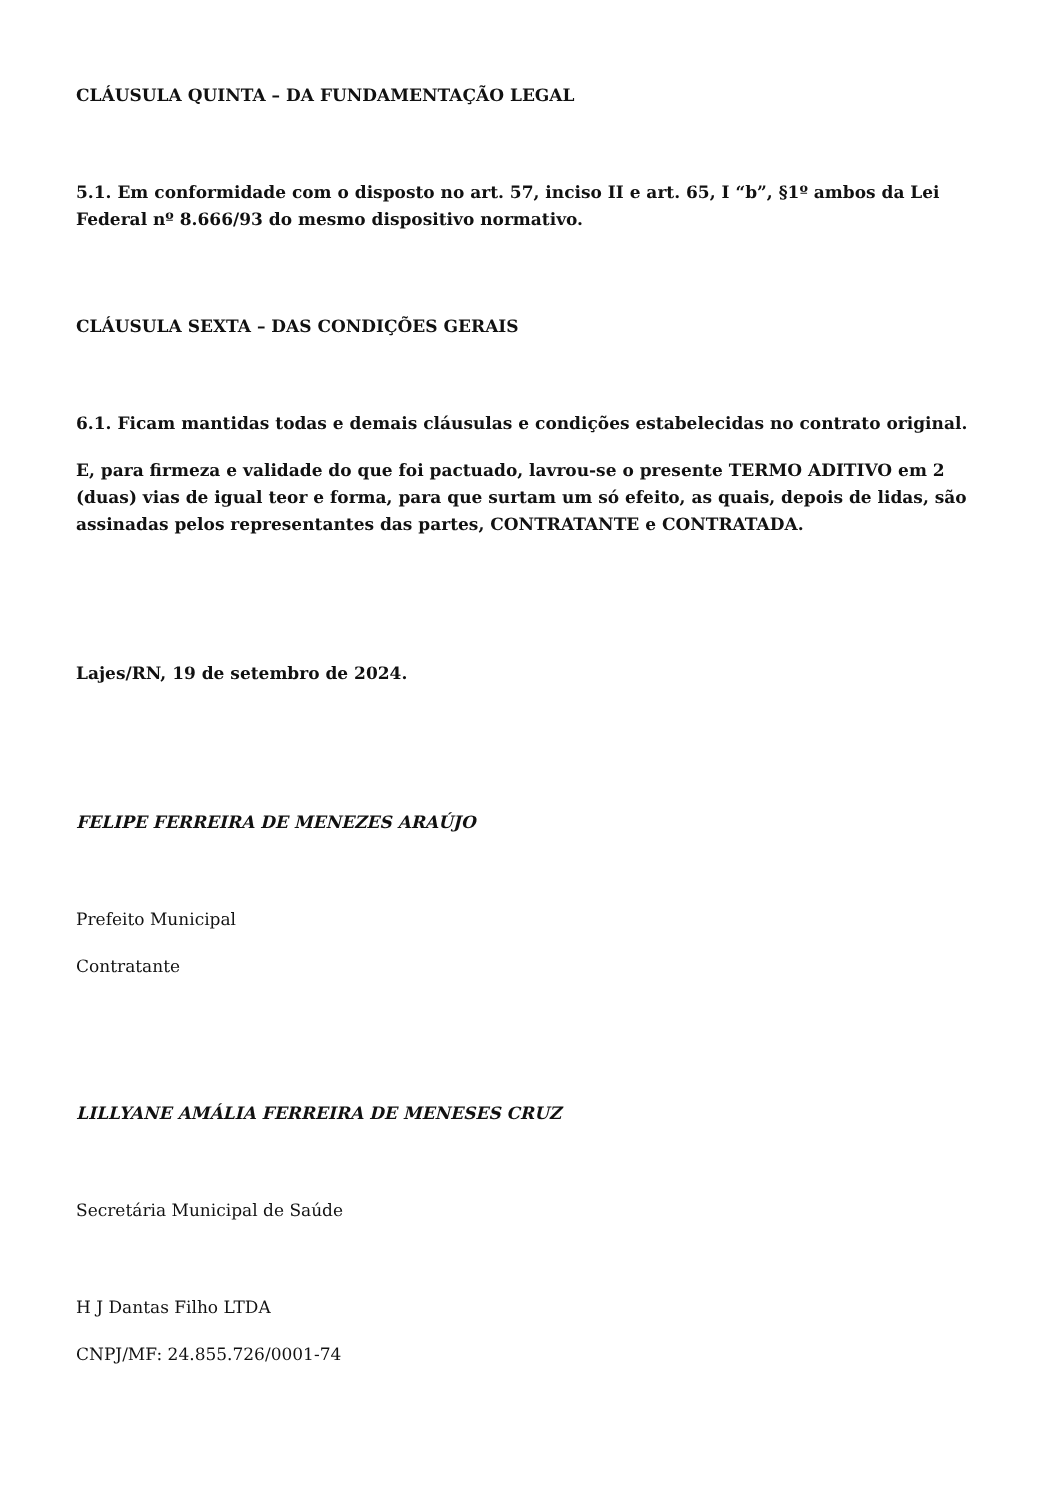CLÁUSULA QUINTA – DA FUNDAMENTAÇÃO LEGAL
5.1. Em conformidade com o disposto no art. 57, inciso II e art. 65, I “b”, §1º ambos da Lei Federal nº 8.666/93 do mesmo dispositivo normativo.
CLÁUSULA SEXTA – DAS CONDIÇÕES GERAIS
6.1. Ficam mantidas todas e demais cláusulas e condições estabelecidas no contrato original.
E, para firmeza e validade do que foi pactuado, lavrou-se o presente TERMO ADITIVO em 2 (duas) vias de igual teor e forma, para que surtam um só efeito, as quais, depois de lidas, são assinadas pelos representantes das partes, CONTRATANTE e CONTRATADA.
Lajes/RN, 19 de setembro de 2024.
FELIPE FERREIRA DE MENEZES ARAÚJO
Prefeito Municipal
Contratante
LILLYANE AMÁLIA FERREIRA DE MENESES CRUZ
Secretária Municipal de Saúde
H J Dantas Filho LTDA
CNPJ/MF: 24.855.726/0001-74